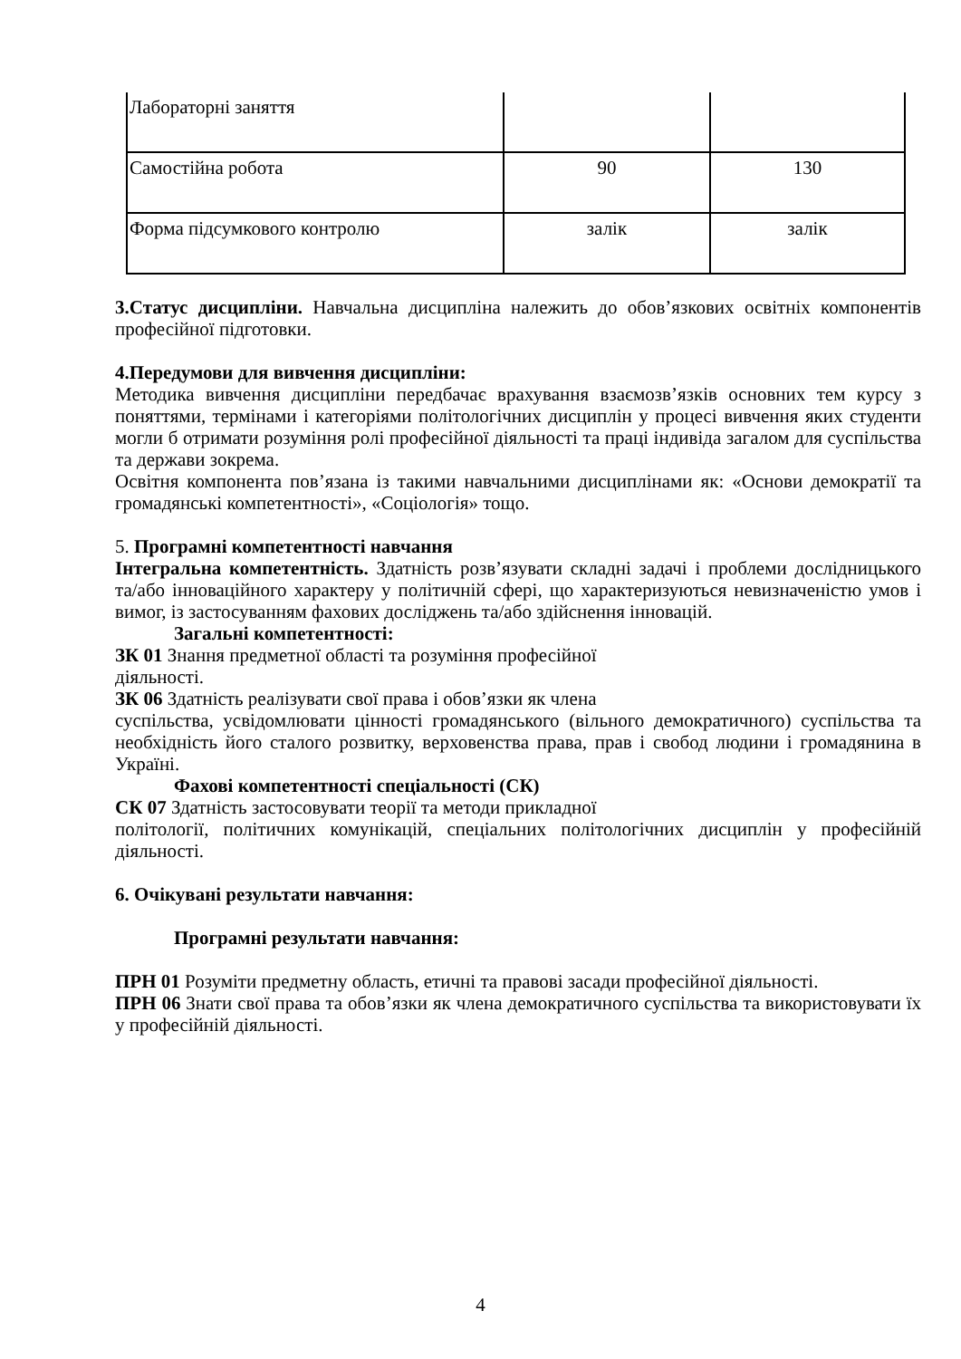| Лабораторні заняття | | |
| Самостійна робота | 90 | 130 |
| Форма підсумкового контролю | залік | залік |
3.Статус дисципліни. Навчальна дисципліна належить до обов’язкових освітніх компонентів професійної підготовки.
4.Передумови для вивчення дисципліни:
Методика вивчення дисципліни передбачає врахування взаємозв’язків основних тем курсу з поняттями, термінами і категоріями політологічних дисциплін у процесі вивчення яких студенти могли б отримати розуміння ролі професійної діяльності та праці індивіда загалом для суспільства та держави зокрема.
Освітня компонента пов’язана із такими навчальними дисциплінами як: «Основи демократії та громадянські компетентності», «Соціологія» тощо.
5. Програмні компетентності навчання
Інтегральна компетентність. Здатність розв’язувати складні задачі і проблеми дослідницького та/або інноваційного характеру у політичній сфері, що характеризуються невизначеністю умов і вимог, із застосуванням фахових досліджень та/або здійснення інновацій.
Загальні компетентності:
ЗК 01 Знання предметної області та розуміння професійної
діяльності.
ЗК 06 Здатність реалізувати свої права і обов’язки як члена
суспільства, усвідомлювати цінності громадянського (вільного демократичного) суспільства та необхідність його сталого розвитку, верховенства права, прав і свобод людини і громадянина в Україні.
Фахові компетентності спеціальності (СК)
СК 07 Здатність застосовувати теорії та методи прикладної
політології, політичних комунікацій, спеціальних політологічних дисциплін у професійній діяльності.
6. Очікувані результати навчання:
Програмні результати навчання:
ПРН 01 Розуміти предметну область, етичні та правові засади професійної діяльності.
ПРН 06 Знати свої права та обов’язки як члена демократичного суспільства та використовувати їх у професійній діяльності.
4